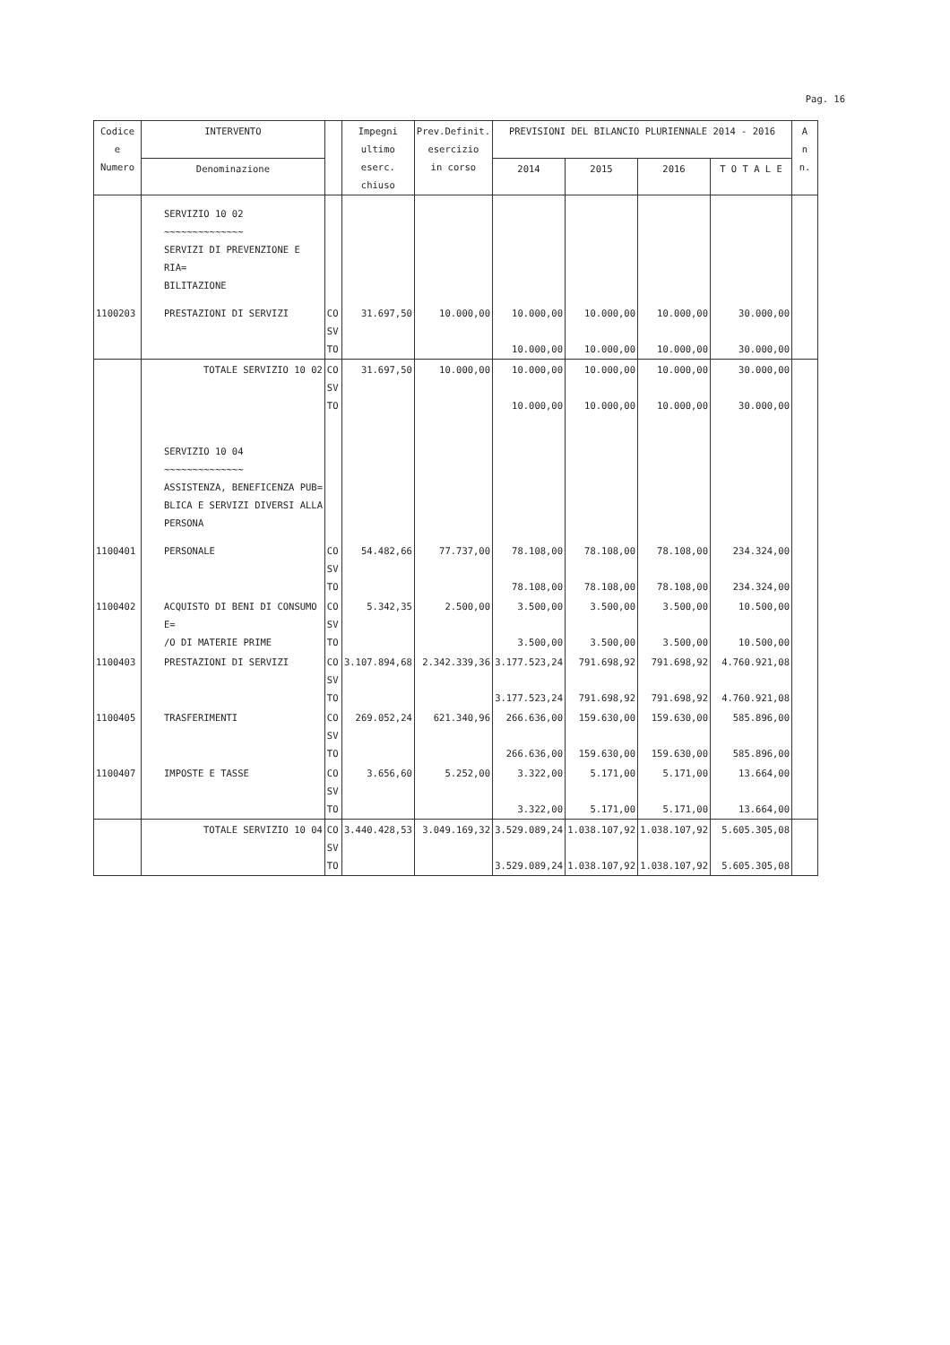Pag. 16
| Codice e Numero | INTERVENTO | | Impegni ultimo eserc. chiuso | Prev.Definit. esercizio in corso | PREVISIONI DEL BILANCIO PLURIENNALE 2014 - 2016 | | | | A n n. |
| --- | --- | --- | --- | --- | --- | --- | --- | --- | --- |
| | Denominazione | | | | 2014 | 2015 | 2016 | T O T A L E | |
| | SERVIZIO 10 02 ~~~~~~~~~~~~~~ SERVIZI DI PREVENZIONE E RIA= BILITAZIONE | | | | | | | | |
| 1100203 | PRESTAZIONI DI SERVIZI | CO SV TO | 31.697,50 | 10.000,00 | 10.000,00 10.000,00 | 10.000,00 10.000,00 | 10.000,00 10.000,00 | 30.000,00 30.000,00 | |
| | TOTALE SERVIZIO 10 02 | CO SV TO | 31.697,50 | 10.000,00 | 10.000,00 10.000,00 | 10.000,00 10.000,00 | 10.000,00 10.000,00 | 30.000,00 30.000,00 | |
| | SERVIZIO 10 04 ~~~~~~~~~~~~~~ ASSISTENZA, BENEFICENZA PUB= BLICA E SERVIZI DIVERSI ALLA PERSONA | | | | | | | | |
| 1100401 | PERSONALE | CO SV TO | 54.482,66 | 77.737,00 | 78.108,00 78.108,00 | 78.108,00 78.108,00 | 78.108,00 78.108,00 | 234.324,00 234.324,00 | |
| 1100402 | ACQUISTO DI BENI DI CONSUMO E= /O DI MATERIE PRIME | CO SV TO | 5.342,35 | 2.500,00 | 3.500,00 3.500,00 | 3.500,00 3.500,00 | 3.500,00 3.500,00 | 10.500,00 10.500,00 | |
| 1100403 | PRESTAZIONI DI SERVIZI | CO SV TO | 3.107.894,68 | 2.342.339,36 | 3.177.523,24 3.177.523,24 | 791.698,92 791.698,92 | 791.698,92 791.698,92 | 4.760.921,08 4.760.921,08 | |
| 1100405 | TRASFERIMENTI | CO SV TO | 269.052,24 | 621.340,96 | 266.636,00 266.636,00 | 159.630,00 159.630,00 | 159.630,00 159.630,00 | 585.896,00 585.896,00 | |
| 1100407 | IMPOSTE E TASSE | CO SV TO | 3.656,60 | 5.252,00 | 3.322,00 3.322,00 | 5.171,00 5.171,00 | 5.171,00 5.171,00 | 13.664,00 13.664,00 | |
| | TOTALE SERVIZIO 10 04 | CO SV TO | 3.440.428,53 | 3.049.169,32 | 3.529.089,24 3.529.089,24 | 1.038.107,92 1.038.107,92 | 1.038.107,92 1.038.107,92 | 5.605.305,08 5.605.305,08 | |